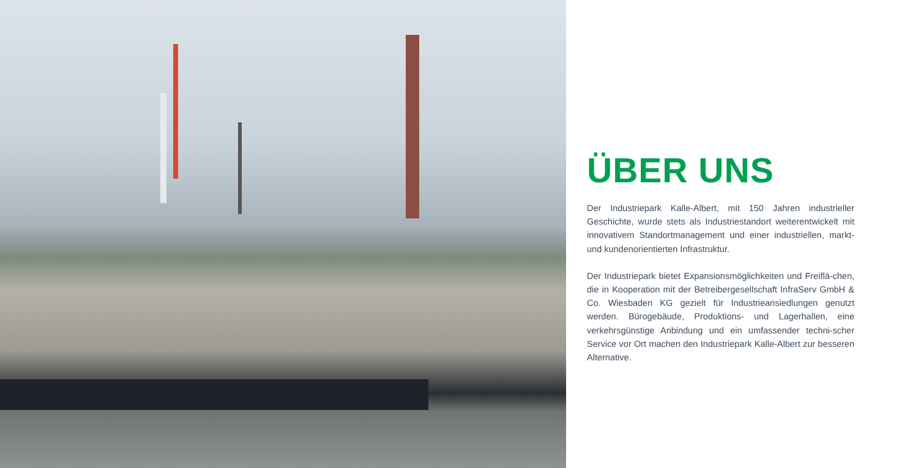ÜBER UNS
Der Industriepark Kalle-Albert, mit 150 Jahren industrieller Geschichte, wurde stets als Industriestandort weiterentwickelt mit innovativem Standortmanagement und einer industriellen, markt- und kundenorientierten Infrastruktur.
Der Industriepark bietet Expansionsmöglichkeiten und Freiflä-chen, die in Kooperation mit der Betreibergesellschaft InfraServ GmbH & Co. Wiesbaden KG gezielt für Industrieansiedlungen genutzt werden. Bürogebäude, Produktions- und Lagerhallen, eine verkehrsgünstige Anbindung und ein umfassender techni-scher Service vor Ort machen den Industriepark Kalle-Albert zur besseren Alternative.